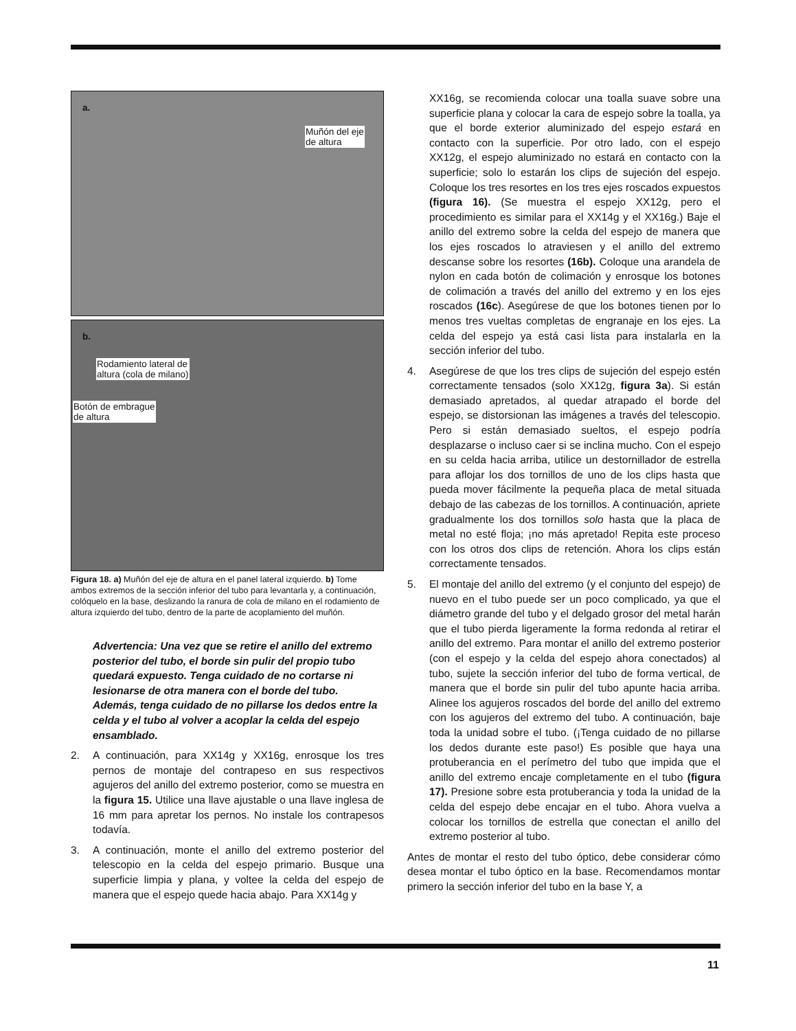a.
Muñón del eje
de altura
b.
Rodamiento lateral de
altura (cola de milano)
Botón de embrague
de altura
Figura 18. a) Muñón del eje de altura en el panel lateral izquierdo. b) Tome ambos extremos de la sección inferior del tubo para levantarla y, a continuación, colóquelo en la base, deslizando la ranura de cola de milano en el rodamiento de altura izquierdo del tubo, dentro de la parte de acoplamiento del muñón.
Advertencia: Una vez que se retire el anillo del extremo posterior del tubo, el borde sin pulir del propio tubo quedará expuesto. Tenga cuidado de no cortarse ni lesionarse de otra manera con el borde del tubo. Además, tenga cuidado de no pillarse los dedos entre la celda y el tubo al volver a acoplar la celda del espejo ensamblado.
2. A continuación, para XX14g y XX16g, enrosque los tres pernos de montaje del contrapeso en sus respectivos agujeros del anillo del extremo posterior, como se muestra en la figura 15. Utilice una llave ajustable o una llave inglesa de 16 mm para apretar los pernos. No instale los contrapesos todavía.
3. A continuación, monte el anillo del extremo posterior del telescopio en la celda del espejo primario. Busque una superficie limpia y plana, y voltee la celda del espejo de manera que el espejo quede hacia abajo. Para XX14g y
XX16g, se recomienda colocar una toalla suave sobre una superficie plana y colocar la cara de espejo sobre la toalla, ya que el borde exterior aluminizado del espejo estará en contacto con la superficie. Por otro lado, con el espejo XX12g, el espejo aluminizado no estará en contacto con la superficie; solo lo estarán los clips de sujeción del espejo. Coloque los tres resortes en los tres ejes roscados expuestos (figura 16). (Se muestra el espejo XX12g, pero el procedimiento es similar para el XX14g y el XX16g.) Baje el anillo del extremo sobre la celda del espejo de manera que los ejes roscados lo atraviesen y el anillo del extremo descanse sobre los resortes (16b). Coloque una arandela de nylon en cada botón de colimación y enrosque los botones de colimación a través del anillo del extremo y en los ejes roscados (16c). Asegúrese de que los botones tienen por lo menos tres vueltas completas de engranaje en los ejes. La celda del espejo ya está casi lista para instalarla en la sección inferior del tubo.
4. Asegúrese de que los tres clips de sujeción del espejo estén correctamente tensados (solo XX12g, figura 3a). Si están demasiado apretados, al quedar atrapado el borde del espejo, se distorsionan las imágenes a través del telescopio. Pero si están demasiado sueltos, el espejo podría desplazarse o incluso caer si se inclina mucho. Con el espejo en su celda hacia arriba, utilice un destornillador de estrella para aflojar los dos tornillos de uno de los clips hasta que pueda mover fácilmente la pequeña placa de metal situada debajo de las cabezas de los tornillos. A continuación, apriete gradualmente los dos tornillos solo hasta que la placa de metal no esté floja; ¡no más apretado! Repita este proceso con los otros dos clips de retención. Ahora los clips están correctamente tensados.
5. El montaje del anillo del extremo (y el conjunto del espejo) de nuevo en el tubo puede ser un poco complicado, ya que el diámetro grande del tubo y el delgado grosor del metal harán que el tubo pierda ligeramente la forma redonda al retirar el anillo del extremo. Para montar el anillo del extremo posterior (con el espejo y la celda del espejo ahora conectados) al tubo, sujete la sección inferior del tubo de forma vertical, de manera que el borde sin pulir del tubo apunte hacia arriba. Alinee los agujeros roscados del borde del anillo del extremo con los agujeros del extremo del tubo. A continuación, baje toda la unidad sobre el tubo. (¡Tenga cuidado de no pillarse los dedos durante este paso!) Es posible que haya una protuberancia en el perímetro del tubo que impida que el anillo del extremo encaje completamente en el tubo (figura 17). Presione sobre esta protuberancia y toda la unidad de la celda del espejo debe encajar en el tubo. Ahora vuelva a colocar los tornillos de estrella que conectan el anillo del extremo posterior al tubo.
Antes de montar el resto del tubo óptico, debe considerar cómo desea montar el tubo óptico en la base. Recomendamos montar primero la sección inferior del tubo en la base Y, a
11